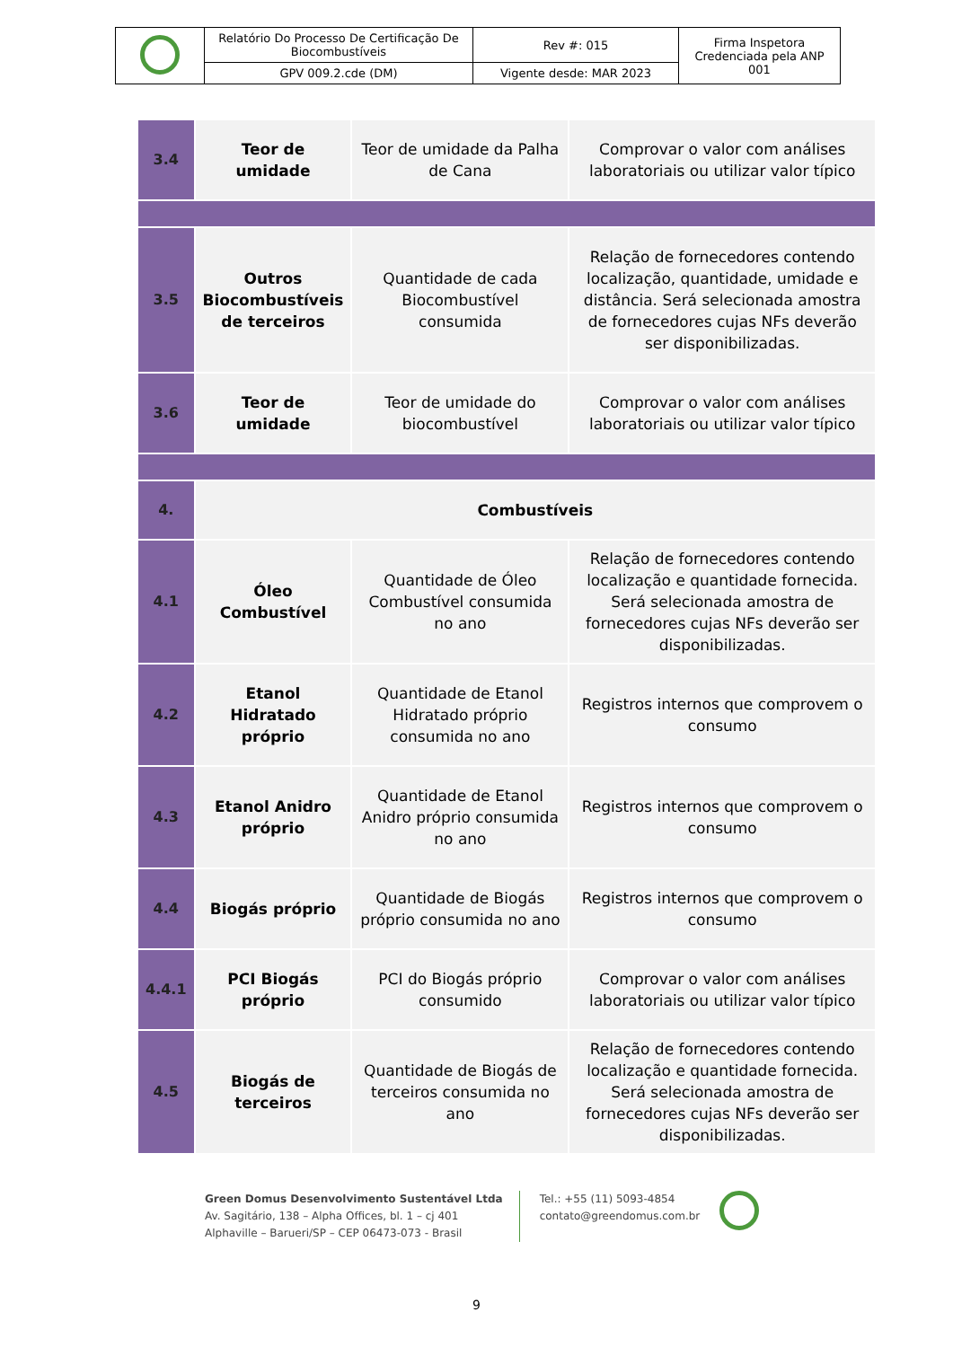| | Relatório Do Processo De Certificação De Biocombustíveis | Rev #: 015 | Firma Inspetora Credenciada pela ANP 001 |
| | GPV 009.2.cde (DM) | Vigente desde: MAR 2023 | |
| 3.4 | Teor de umidade | Teor de umidade da Palha de Cana | Comprovar o valor com análises laboratoriais ou utilizar valor típico |
| 3.5 | Outros Biocombustíveis de terceiros | Quantidade de cada Biocombustível consumida | Relação de fornecedores contendo localização, quantidade, umidade e distância. Será selecionada amostra de fornecedores cujas NFs deverão ser disponibilizadas. |
| 3.6 | Teor de umidade | Teor de umidade do biocombustível | Comprovar o valor com análises laboratoriais ou utilizar valor típico |
| 4. | Combustíveis | | |
| 4.1 | Óleo Combustível | Quantidade de Óleo Combustível consumida no ano | Relação de fornecedores contendo localização e quantidade fornecida. Será selecionada amostra de fornecedores cujas NFs deverão ser disponibilizadas. |
| 4.2 | Etanol Hidratado próprio | Quantidade de Etanol Hidratado próprio consumida no ano | Registros internos que comprovem o consumo |
| 4.3 | Etanol Anidro próprio | Quantidade de Etanol Anidro próprio consumida no ano | Registros internos que comprovem o consumo |
| 4.4 | Biogás próprio | Quantidade de Biogás próprio consumida no ano | Registros internos que comprovem o consumo |
| 4.4.1 | PCI Biogás próprio | PCI do Biogás próprio consumido | Comprovar o valor com análises laboratoriais ou utilizar valor típico |
| 4.5 | Biogás de terceiros | Quantidade de Biogás de terceiros consumida no ano | Relação de fornecedores contendo localização e quantidade fornecida. Será selecionada amostra de fornecedores cujas NFs deverão ser disponibilizadas. |
Green Domus Desenvolvimento Sustentável Ltda
Av. Sagitário, 138 – Alpha Offices, bl. 1 – cj 401
Alphaville – Barueri/SP – CEP 06473-073 - Brasil
Tel.: +55 (11) 5093-4854
contato@greendomus.com.br
9